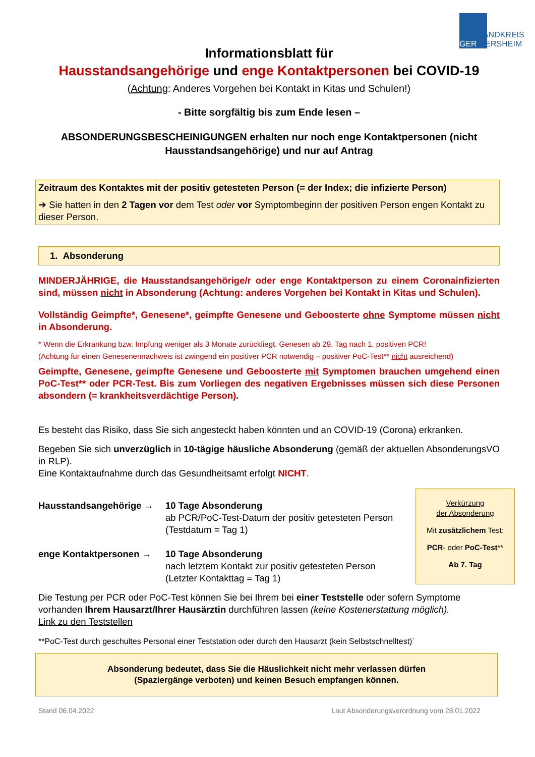LANDKREIS
GER MERSHEIM
Informationsblatt für
Hausstandsangehörige und enge Kontaktpersonen bei COVID-19
(Achtung: Anderes Vorgehen bei Kontakt in Kitas und Schulen!)
- Bitte sorgfältig bis zum Ende lesen –
ABSONDERUNGSBESCHEINIGUNGEN erhalten nur noch enge Kontaktpersonen (nicht Hausstandsangehörige) und nur auf Antrag
Zeitraum des Kontaktes mit der positiv getesteten Person (= der Index; die infizierte Person)
➔ Sie hatten in den 2 Tagen vor dem Test oder vor Symptombeginn der positiven Person engen Kontakt zu dieser Person.
1. Absonderung
MINDERJÄHRIGE, die Hausstandsangehörige/r oder enge Kontaktperson zu einem Coronainfizierten sind, müssen nicht in Absonderung (Achtung: anderes Vorgehen bei Kontakt in Kitas und Schulen).
Vollständig Geimpfte*, Genesene*, geimpfte Genesene und Geboosterte ohne Symptome müssen nicht in Absonderung.
* Wenn die Erkrankung bzw. Impfung weniger als 3 Monate zurückliegt. Genesen ab 29. Tag nach 1. positiven PCR!
(Achtung für einen Genesenennachweis ist zwingend ein positiver PCR notwendig – positiver PoC-Test** nicht ausreichend)
Geimpfte, Genesene, geimpfte Genesene und Geboosterte mit Symptomen brauchen umgehend einen PoC-Test** oder PCR-Test. Bis zum Vorliegen des negativen Ergebnisses müssen sich diese Personen absondern (= krankheitsverdächtige Person).
Es besteht das Risiko, dass Sie sich angesteckt haben könnten und an COVID-19 (Corona) erkranken.
Begeben Sie sich unverzüglich in 10-tägige häusliche Absonderung (gemäß der aktuellen AbsonderungsVO in RLP).
Eine Kontaktaufnahme durch das Gesundheitsamt erfolgt NICHT.
Hausstandsangehörige → 10 Tage Absonderung
ab PCR/PoC-Test-Datum der positiv getesteten Person
(Testdatum = Tag 1)
enge Kontaktpersonen → 10 Tage Absonderung
nach letztem Kontakt zur positiv getesteten Person
(Letzter Kontakttag = Tag 1)
Verkürzung
der Absonderung
Mit zusätzlichem Test:
PCR- oder PoC-Test**
Ab 7. Tag
Die Testung per PCR oder PoC-Test können Sie bei Ihrem bei einer Teststelle oder sofern Symptome vorhanden Ihrem Hausarzt/Ihrer Hausärztin durchführen lassen (keine Kostenerstattung möglich).
Link zu den Teststellen
**PoC-Test durch geschultes Personal einer Teststation oder durch den Hausarzt (kein Selbstschnelltest)´
Absonderung bedeutet, dass Sie die Häuslichkeit nicht mehr verlassen dürfen
(Spaziergänge verboten) und keinen Besuch empfangen können.
Stand 06.04.2022 Laut Absonderungsverordnung vom 28.01.2022